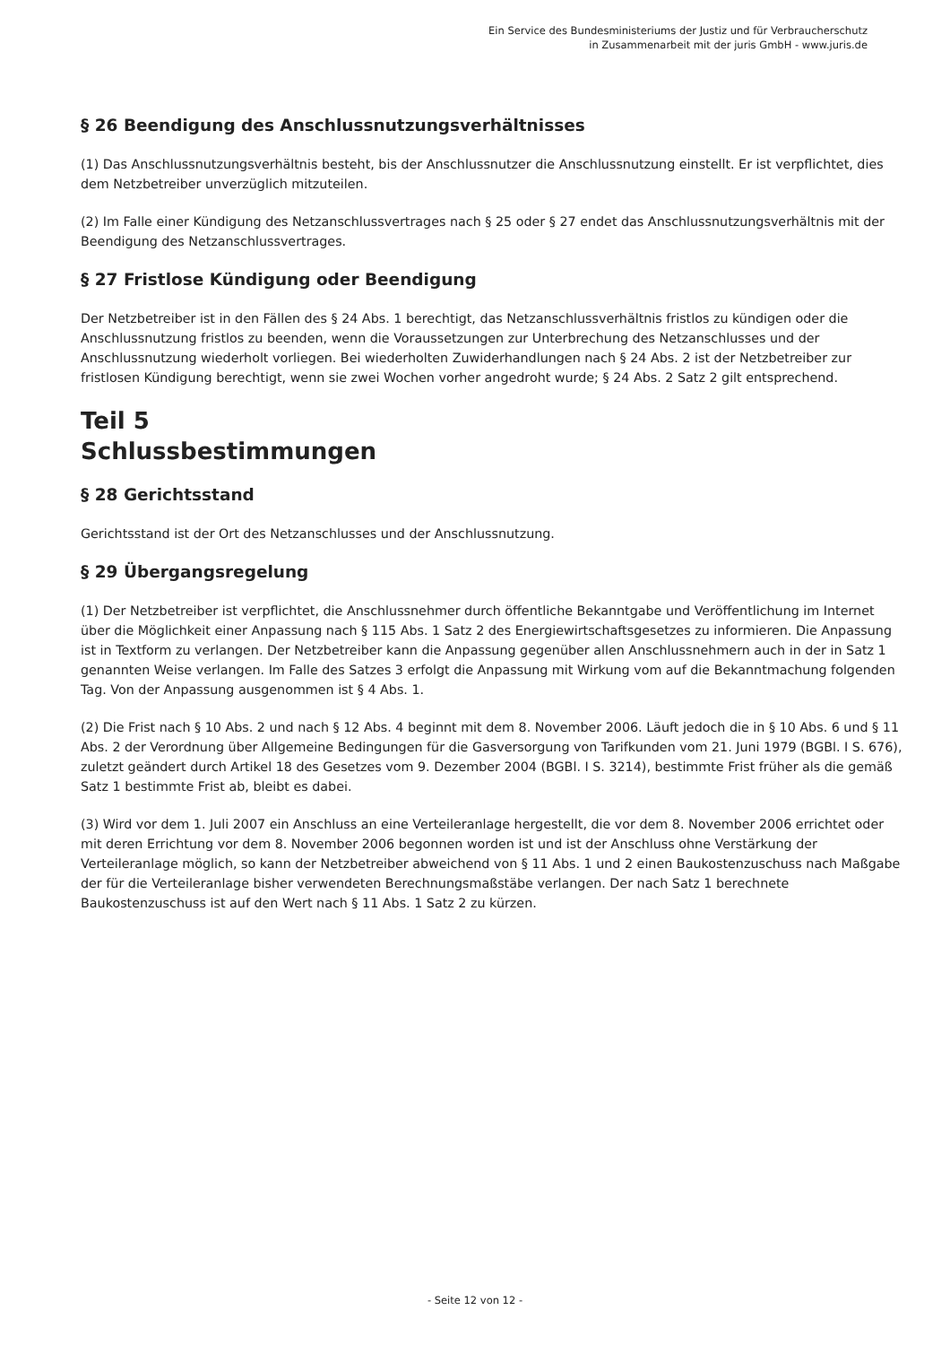Ein Service des Bundesministeriums der Justiz und für Verbraucherschutz
in Zusammenarbeit mit der juris GmbH - www.juris.de
§ 26 Beendigung des Anschlussnutzungsverhältnisses
(1) Das Anschlussnutzungsverhältnis besteht, bis der Anschlussnutzer die Anschlussnutzung einstellt. Er ist verpflichtet, dies dem Netzbetreiber unverzüglich mitzuteilen.
(2) Im Falle einer Kündigung des Netzanschlussvertrages nach § 25 oder § 27 endet das Anschlussnutzungsverhältnis mit der Beendigung des Netzanschlussvertrages.
§ 27 Fristlose Kündigung oder Beendigung
Der Netzbetreiber ist in den Fällen des § 24 Abs. 1 berechtigt, das Netzanschlussverhältnis fristlos zu kündigen oder die Anschlussnutzung fristlos zu beenden, wenn die Voraussetzungen zur Unterbrechung des Netzanschlusses und der Anschlussnutzung wiederholt vorliegen. Bei wiederholten Zuwiderhandlungen nach § 24 Abs. 2 ist der Netzbetreiber zur fristlosen Kündigung berechtigt, wenn sie zwei Wochen vorher angedroht wurde; § 24 Abs. 2 Satz 2 gilt entsprechend.
Teil 5
Schlussbestimmungen
§ 28 Gerichtsstand
Gerichtsstand ist der Ort des Netzanschlusses und der Anschlussnutzung.
§ 29 Übergangsregelung
(1) Der Netzbetreiber ist verpflichtet, die Anschlussnehmer durch öffentliche Bekanntgabe und Veröffentlichung im Internet über die Möglichkeit einer Anpassung nach § 115 Abs. 1 Satz 2 des Energiewirtschaftsgesetzes zu informieren. Die Anpassung ist in Textform zu verlangen. Der Netzbetreiber kann die Anpassung gegenüber allen Anschlussnehmern auch in der in Satz 1 genannten Weise verlangen. Im Falle des Satzes 3 erfolgt die Anpassung mit Wirkung vom auf die Bekanntmachung folgenden Tag. Von der Anpassung ausgenommen ist § 4 Abs. 1.
(2) Die Frist nach § 10 Abs. 2 und nach § 12 Abs. 4 beginnt mit dem 8. November 2006. Läuft jedoch die in § 10 Abs. 6 und § 11 Abs. 2 der Verordnung über Allgemeine Bedingungen für die Gasversorgung von Tarifkunden vom 21. Juni 1979 (BGBl. I S. 676), zuletzt geändert durch Artikel 18 des Gesetzes vom 9. Dezember 2004 (BGBl. I S. 3214), bestimmte Frist früher als die gemäß Satz 1 bestimmte Frist ab, bleibt es dabei.
(3) Wird vor dem 1. Juli 2007 ein Anschluss an eine Verteileranlage hergestellt, die vor dem 8. November 2006 errichtet oder mit deren Errichtung vor dem 8. November 2006 begonnen worden ist und ist der Anschluss ohne Verstärkung der Verteileranlage möglich, so kann der Netzbetreiber abweichend von § 11 Abs. 1 und 2 einen Baukostenzuschuss nach Maßgabe der für die Verteileranlage bisher verwendeten Berechnungsmaßstäbe verlangen. Der nach Satz 1 berechnete Baukostenzuschuss ist auf den Wert nach § 11 Abs. 1 Satz 2 zu kürzen.
- Seite 12 von 12 -